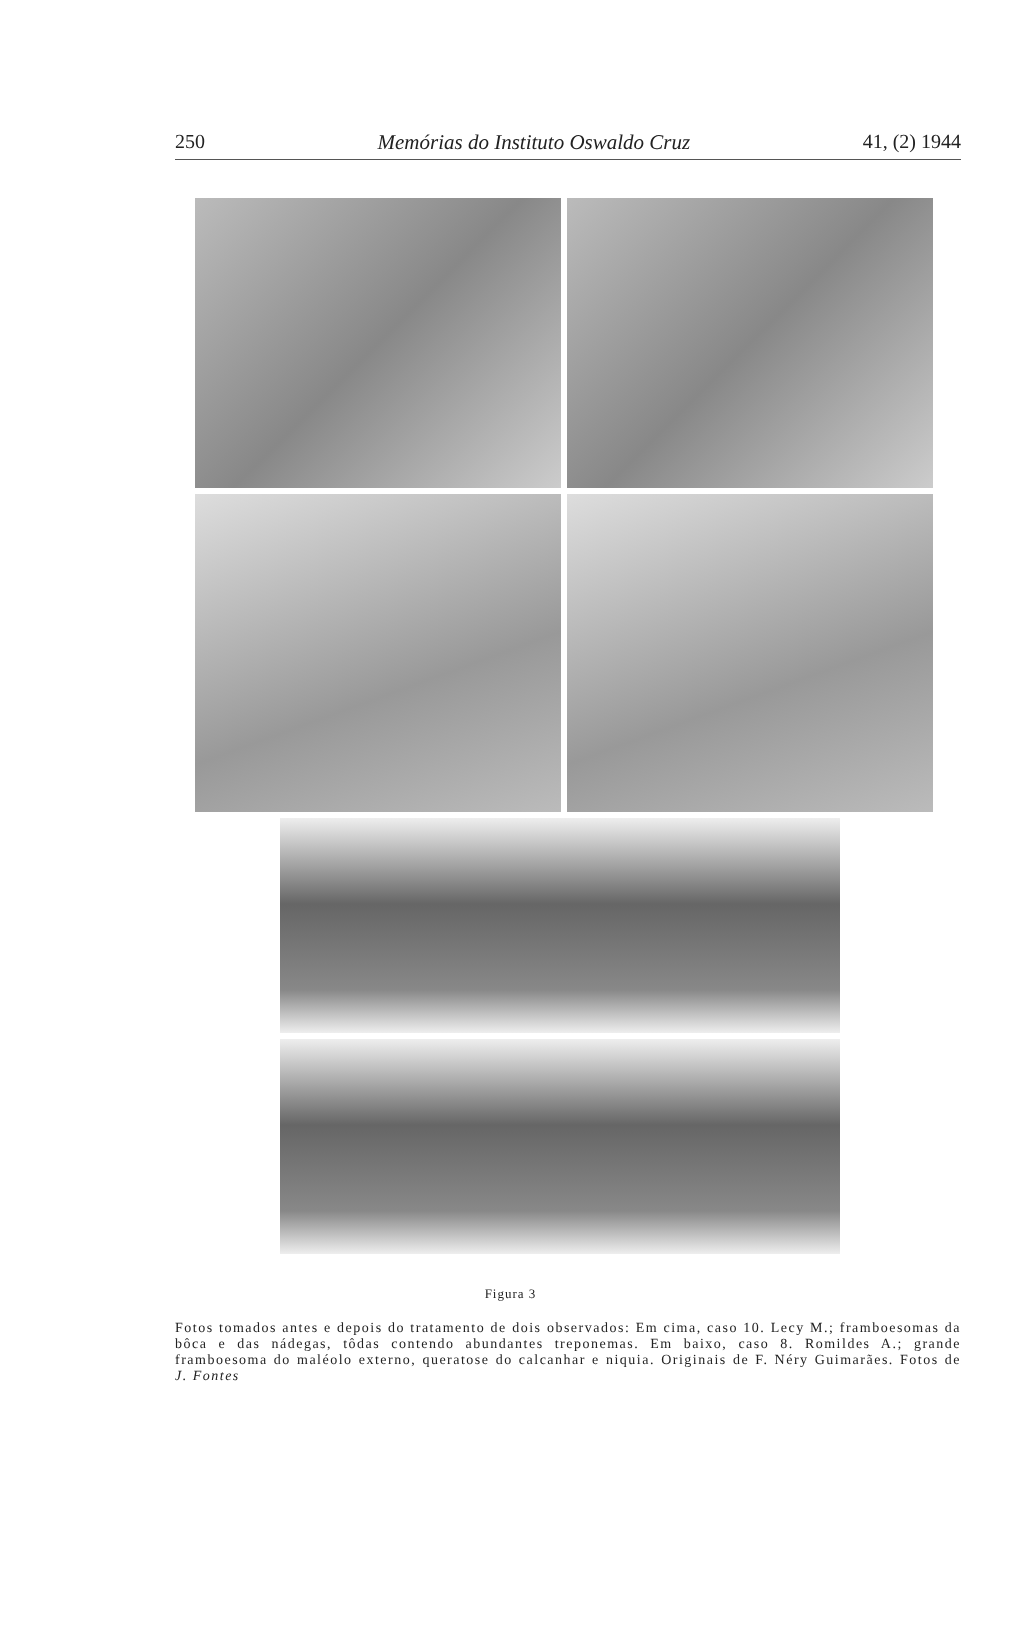250 Memórias do Instituto Oswaldo Cruz 41, (2) 1944
Figura 3
Fotos tomados antes e depois do tratamento de dois observados: Em cima, caso 10. Lecy M.; framboesomas da bôca e das nádegas, tôdas contendo abundantes treponemas. Em baixo, caso 8. Romildes A.; grande framboesoma do maléolo externo, queratose do calcanhar e niquia. Originais de F. Néry Guimarães. Fotos de J. Fontes